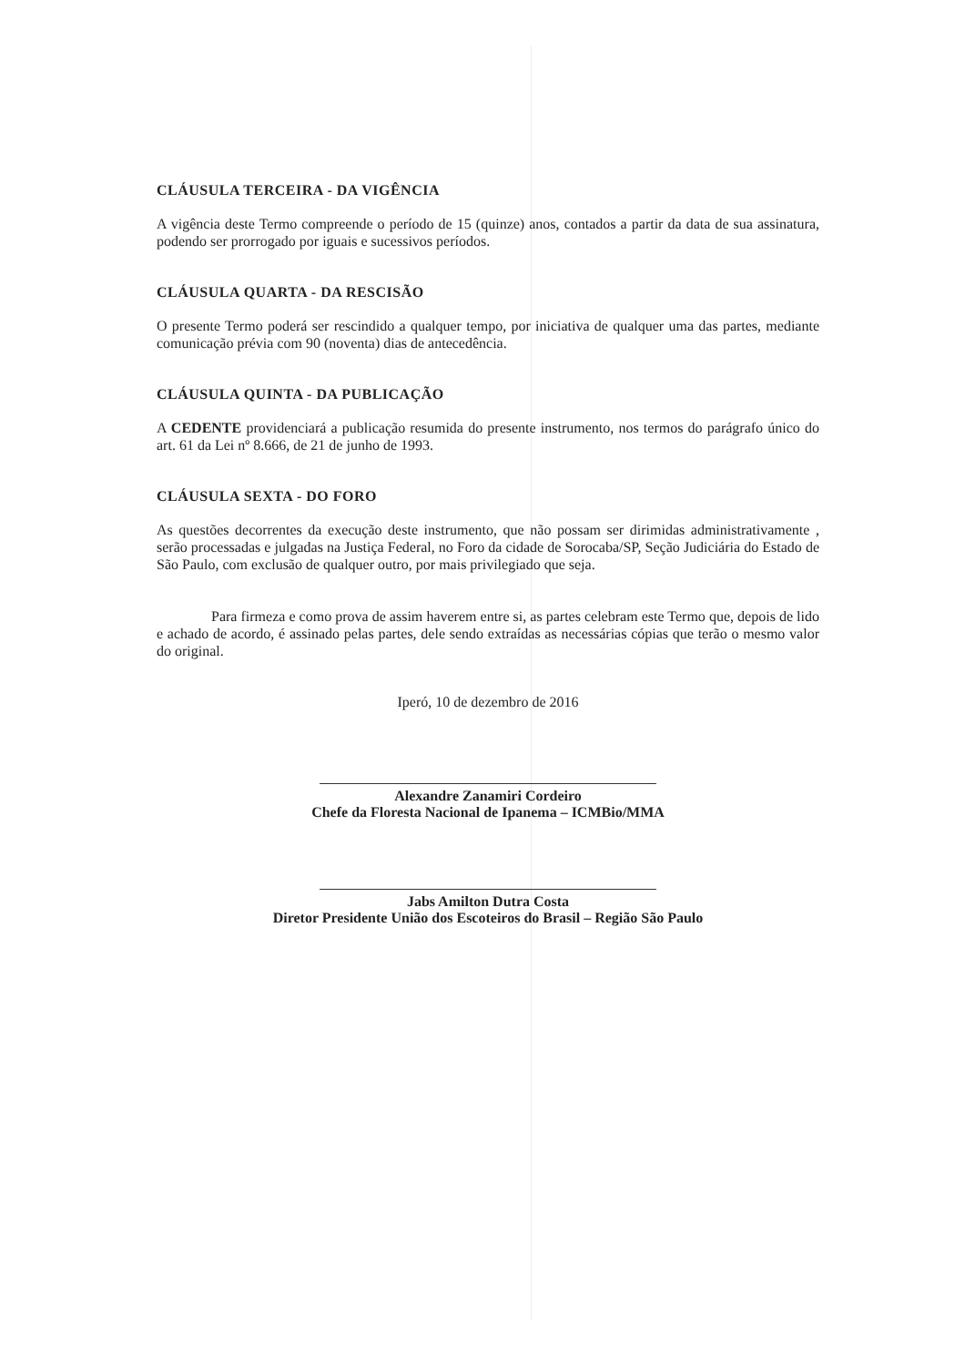CLÁUSULA TERCEIRA - DA VIGÊNCIA
A vigência deste Termo compreende o período de 15 (quinze) anos, contados a partir da data de sua assinatura, podendo ser prorrogado por iguais e sucessivos períodos.
CLÁUSULA QUARTA - DA RESCISÃO
O presente Termo poderá ser rescindido a qualquer tempo, por iniciativa de qualquer uma das partes, mediante comunicação prévia com 90 (noventa) dias de antecedência.
CLÁUSULA QUINTA - DA PUBLICAÇÃO
A CEDENTE providenciará a publicação resumida do presente instrumento, nos termos do parágrafo único do art. 61 da Lei nº 8.666, de 21 de junho de 1993.
CLÁUSULA SEXTA - DO FORO
As questões decorrentes da execução deste instrumento, que não possam ser dirimidas administrativamente , serão processadas e julgadas na Justiça Federal, no Foro da cidade de Sorocaba/SP, Seção Judiciária do Estado de São Paulo, com exclusão de qualquer outro, por mais privilegiado que seja.
Para firmeza e como prova de assim haverem entre si, as partes celebram este Termo que, depois de lido e achado de acordo, é assinado pelas partes, dele sendo extraídas as necessárias cópias que terão o mesmo valor do original.
Iperó, 10 de dezembro de 2016
Alexandre Zanamiri Cordeiro
Chefe da Floresta Nacional de Ipanema – ICMBio/MMA
Jabs Amilton Dutra Costa
Diretor Presidente União dos Escoteiros do Brasil – Região São Paulo